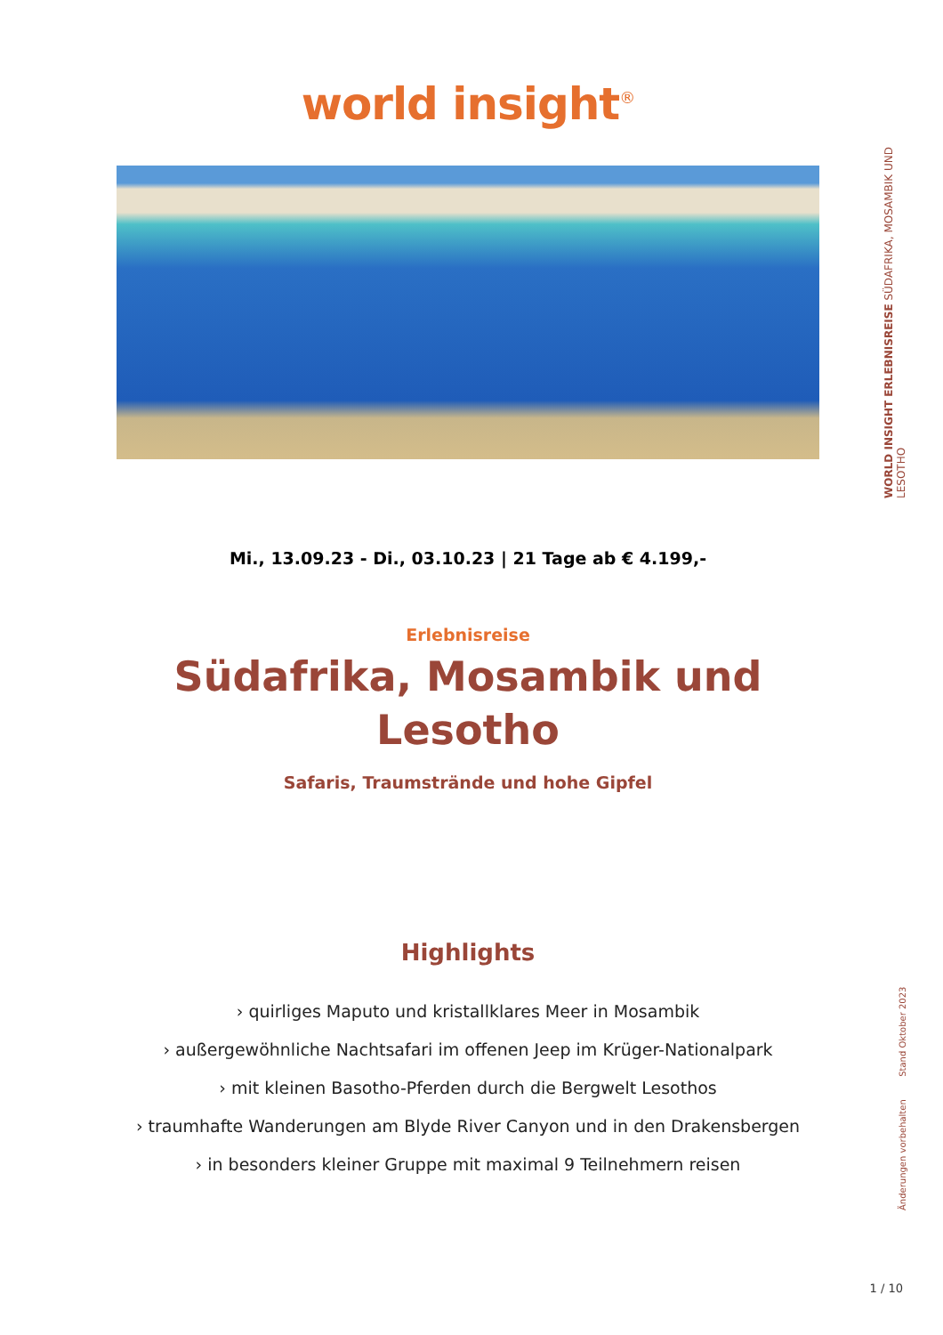world insight<sup>®</sup>
Mi., 13.09.23 - Di., 03.10.23 | 21 Tage ab € 4.199,-
Erlebnisreise
Südafrika, Mosambik und Lesotho
Safaris, Traumstrände und hohe Gipfel
Highlights
› quirliges Maputo und kristallklares Meer in Mosambik
› außergewöhnliche Nachtsafari im offenen Jeep im Krüger-Nationalpark
› mit kleinen Basotho-Pferden durch die Bergwelt Lesothos
› traumhafte Wanderungen am Blyde River Canyon und in den Drakensbergen
› in besonders kleiner Gruppe mit maximal 9 Teilnehmern reisen
WORLD INSIGHT ERLEBNISREISE SÜDAFRIKA, MOSAMBIK UND LESOTHO
Änderungen vorbehalten Stand Oktober 2023
1 / 10